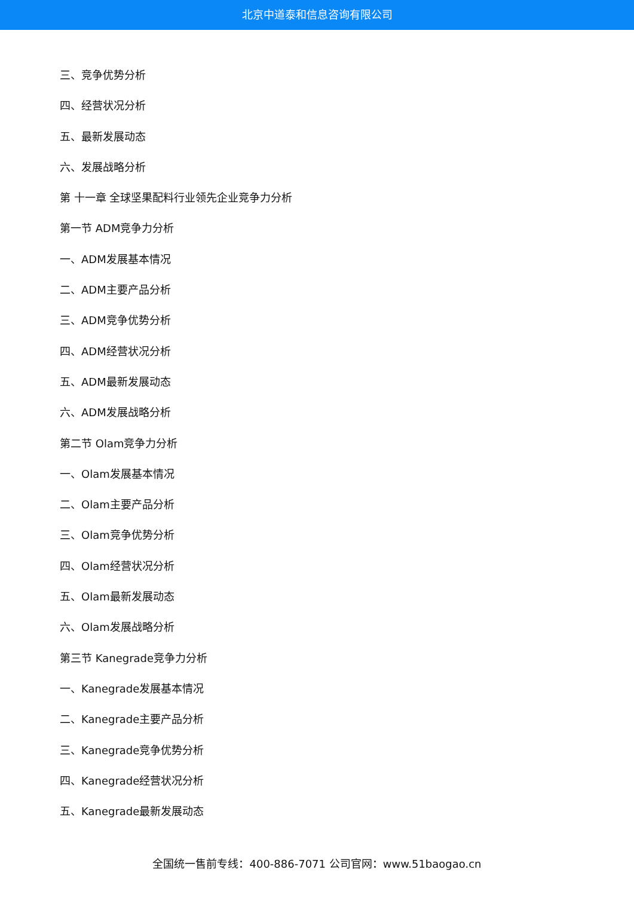北京中道泰和信息咨询有限公司
三、竞争优势分析
四、经营状况分析
五、最新发展动态
六、发展战略分析
第 十一章 全球坚果配料行业领先企业竞争力分析
第一节 ADM竞争力分析
一、ADM发展基本情况
二、ADM主要产品分析
三、ADM竞争优势分析
四、ADM经营状况分析
五、ADM最新发展动态
六、ADM发展战略分析
第二节 Olam竞争力分析
一、Olam发展基本情况
二、Olam主要产品分析
三、Olam竞争优势分析
四、Olam经营状况分析
五、Olam最新发展动态
六、Olam发展战略分析
第三节 Kanegrade竞争力分析
一、Kanegrade发展基本情况
二、Kanegrade主要产品分析
三、Kanegrade竞争优势分析
四、Kanegrade经营状况分析
五、Kanegrade最新发展动态
全国统一售前专线：400-886-7071 公司官网：www.51baogao.cn